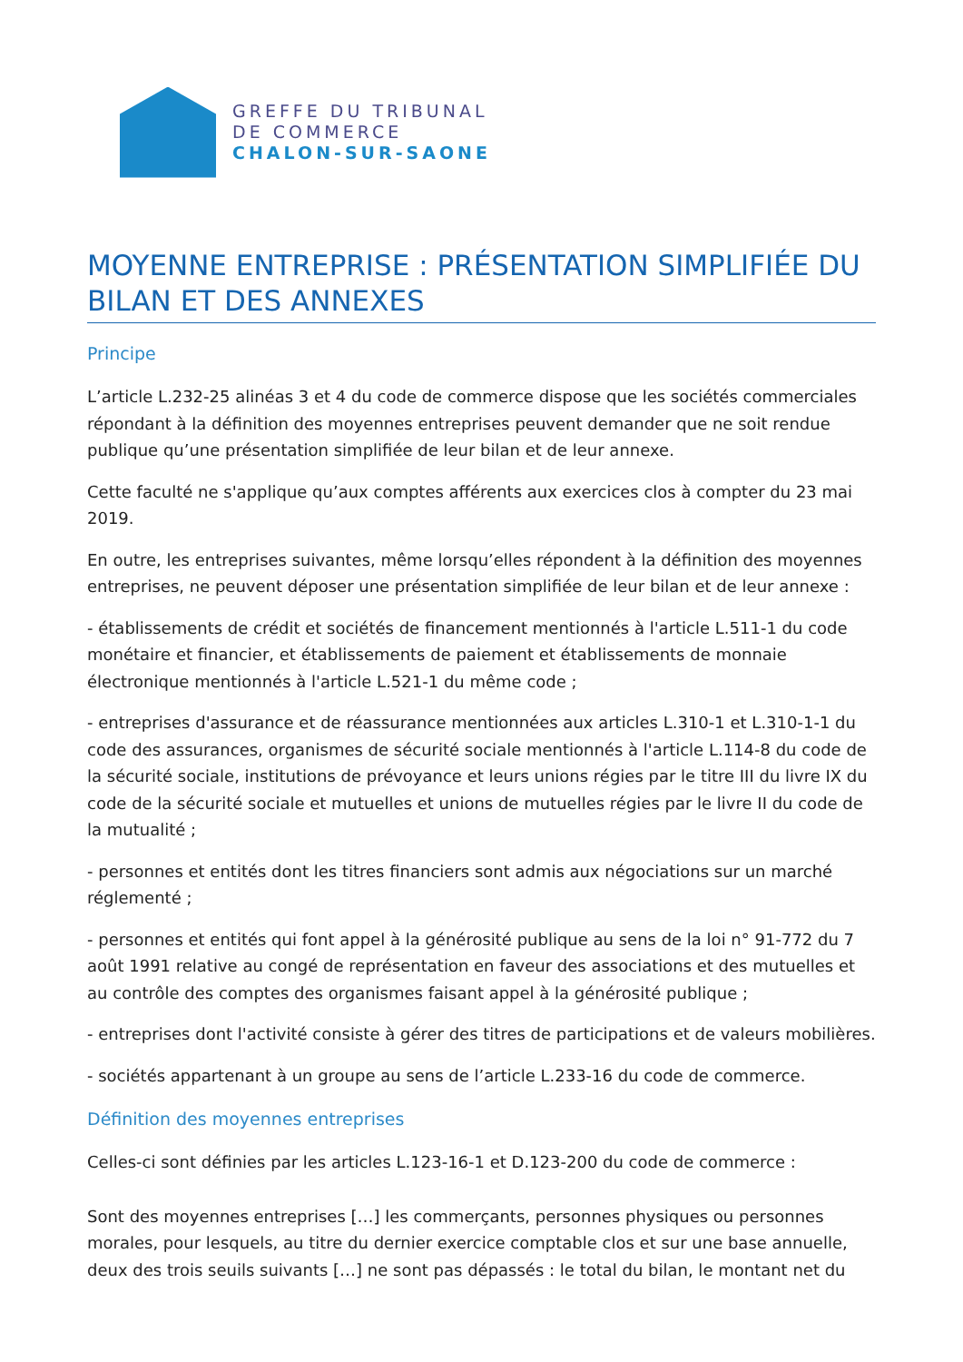GREFFE DU TRIBUNAL
DE COMMERCE
CHALON-SUR-SAONE
MOYENNE ENTREPRISE : PRÉSENTATION SIMPLIFIÉE DU BILAN ET DES ANNEXES
Principe
L’article L.232-25 alinéas 3 et 4 du code de commerce dispose que les sociétés commerciales répondant à la définition des moyennes entreprises peuvent demander que ne soit rendue publique qu’une présentation simplifiée de leur bilan et de leur annexe.
Cette faculté ne s'applique qu’aux comptes afférents aux exercices clos à compter du 23 mai 2019.
En outre, les entreprises suivantes, même lorsqu’elles répondent à la définition des moyennes entreprises, ne peuvent déposer une présentation simplifiée de leur bilan et de leur annexe :
- établissements de crédit et sociétés de financement mentionnés à l'article L.511-1 du code monétaire et financier, et établissements de paiement et établissements de monnaie électronique mentionnés à l'article L.521-1 du même code ;
- entreprises d'assurance et de réassurance mentionnées aux articles L.310-1 et L.310-1-1 du code des assurances, organismes de sécurité sociale mentionnés à l'article L.114-8 du code de la sécurité sociale, institutions de prévoyance et leurs unions régies par le titre III du livre IX du code de la sécurité sociale et mutuelles et unions de mutuelles régies par le livre II du code de la mutualité ;
- personnes et entités dont les titres financiers sont admis aux négociations sur un marché réglementé ;
- personnes et entités qui font appel à la générosité publique au sens de la loi n° 91-772 du 7 août 1991 relative au congé de représentation en faveur des associations et des mutuelles et au contrôle des comptes des organismes faisant appel à la générosité publique ;
- entreprises dont l'activité consiste à gérer des titres de participations et de valeurs mobilières.
- sociétés appartenant à un groupe au sens de l’article L.233-16 du code de commerce.
Définition des moyennes entreprises
Celles-ci sont définies par les articles L.123-16-1 et D.123-200 du code de commerce :
Sont des moyennes entreprises […] les commerçants, personnes physiques ou personnes morales, pour lesquels, au titre du dernier exercice comptable clos et sur une base annuelle, deux des trois seuils suivants […] ne sont pas dépassés : le total du bilan, le montant net du